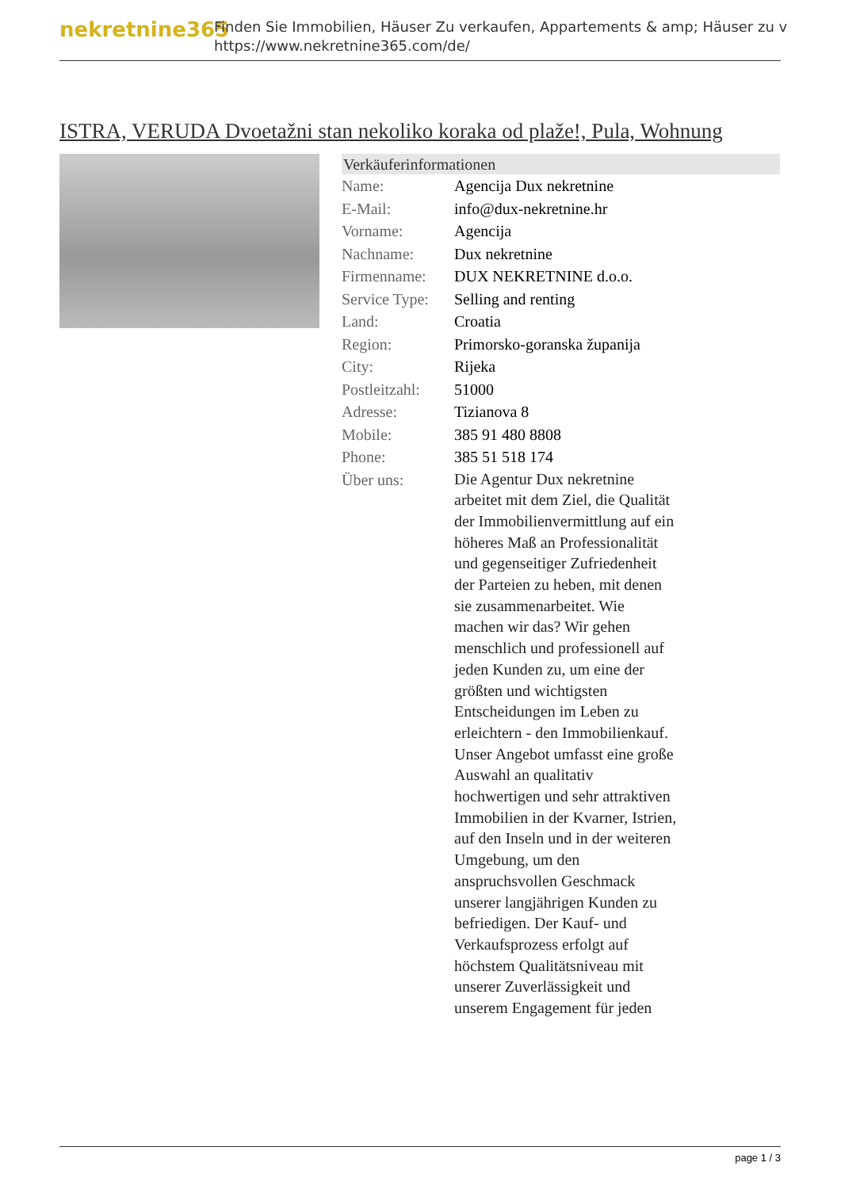nekretnine365
Finden Sie Immobilien, Häuser Zu verkaufen, Appartements & amp; Häuser zu v
https://www.nekretnine365.com/de/
ISTRA, VERUDA Dvoetažni stan nekoliko koraka od plaže!, Pula, Wohnung
| Verkäuferinformationen | |
| --- | --- |
| Name: | Agencija Dux nekretnine |
| E-Mail: | info@dux-nekretnine.hr |
| Vorname: | Agencija |
| Nachname: | Dux nekretnine |
| Firmenname: | DUX NEKRETNINE d.o.o. |
| Service Type: | Selling and renting |
| Land: | Croatia |
| Region: | Primorsko-goranska županija |
| City: | Rijeka |
| Postleitzahl: | 51000 |
| Adresse: | Tizianova 8 |
| Mobile: | 385 91 480 8808 |
| Phone: | 385 51 518 174 |
| Über uns: | Die Agentur Dux nekretnine arbeitet mit dem Ziel, die Qualität der Immobilienvermittlung auf ein höheres Maß an Professionalität und gegenseitiger Zufriedenheit der Parteien zu heben, mit denen sie zusammenarbeitet. Wie machen wir das? Wir gehen menschlich und professionell auf jeden Kunden zu, um eine der größten und wichtigsten Entscheidungen im Leben zu erleichtern - den Immobilienkauf. Unser Angebot umfasst eine große Auswahl an qualitativ hochwertigen und sehr attraktiven Immobilien in der Kvarner, Istrien, auf den Inseln und in der weiteren Umgebung, um den anspruchsvollen Geschmack unserer langjährigen Kunden zu befriedigen. Der Kauf- und Verkaufsprozess erfolgt auf höchstem Qualitätsniveau mit unserer Zuverlässigkeit und unserem Engagement für jeden |
page 1 / 3